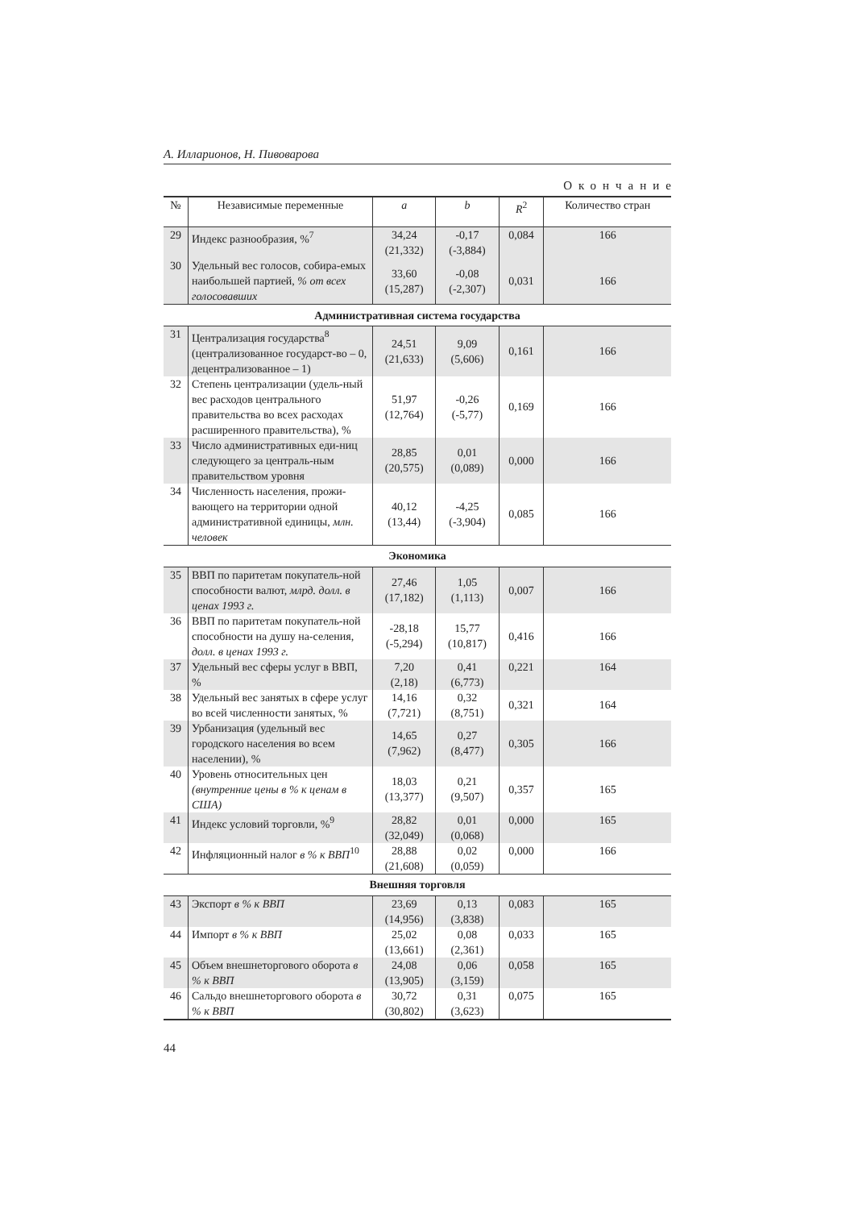А. Илларионов, Н. Пивоварова
Окончание
| № | Независимые переменные | a | b | R<sup>2</sup> | Количество стран |
| --- | --- | --- | --- | --- | --- |
| 29 | Индекс разнообразия, %<sup>7</sup> | 34,24 (21,332) | -0,17 (-3,884) | 0,084 | 166 |
| 30 | Удельный вес голосов, собира-емых наибольшей партией, % от всех голосовавших | 33,60 (15,287) | -0,08 (-2,307) | 0,031 | 166 |
| Административная система государства | | | | | |
| 31 | Централизация государства<sup>8</sup> (централизованное государст-во – 0, децентрализованное – 1) | 24,51 (21,633) | 9,09 (5,606) | 0,161 | 166 |
| 32 | Степень централизации (удель-ный вес расходов центрального правительства во всех расходах расширенного правительства), % | 51,97 (12,764) | -0,26 (-5,77) | 0,169 | 166 |
| 33 | Число административных еди-ниц следующего за централь-ным правительством уровня | 28,85 (20,575) | 0,01 (0,089) | 0,000 | 166 |
| 34 | Численность населения, прожи-вающего на территории одной административной единицы, млн. человек | 40,12 (13,44) | -4,25 (-3,904) | 0,085 | 166 |
| Экономика | | | | | |
| 35 | ВВП по паритетам покупатель-ной способности валют, млрд. долл. в ценах 1993 г. | 27,46 (17,182) | 1,05 (1,113) | 0,007 | 166 |
| 36 | ВВП по паритетам покупатель-ной способности на душу на-селения, долл. в ценах 1993 г. | -28,18 (-5,294) | 15,77 (10,817) | 0,416 | 166 |
| 37 | Удельный вес сферы услуг в ВВП, % | 7,20 (2,18) | 0,41 (6,773) | 0,221 | 164 |
| 38 | Удельный вес занятых в сфере услуг во всей численности занятых, % | 14,16 (7,721) | 0,32 (8,751) | 0,321 | 164 |
| 39 | Урбанизация (удельный вес городского населения во всем населении), % | 14,65 (7,962) | 0,27 (8,477) | 0,305 | 166 |
| 40 | Уровень относительных цен (внутренние цены в % к ценам в США) | 18,03 (13,377) | 0,21 (9,507) | 0,357 | 165 |
| 41 | Индекс условий торговли, %<sup>9</sup> | 28,82 (32,049) | 0,01 (0,068) | 0,000 | 165 |
| 42 | Инфляционный налог в % к ВВП<sup>10</sup> | 28,88 (21,608) | 0,02 (0,059) | 0,000 | 166 |
| Внешняя торговля | | | | | |
| 43 | Экспорт в % к ВВП | 23,69 (14,956) | 0,13 (3,838) | 0,083 | 165 |
| 44 | Импорт в % к ВВП | 25,02 (13,661) | 0,08 (2,361) | 0,033 | 165 |
| 45 | Объем внешнеторгового оборота в % к ВВП | 24,08 (13,905) | 0,06 (3,159) | 0,058 | 165 |
| 46 | Сальдо внешнеторгового оборота в % к ВВП | 30,72 (30,802) | 0,31 (3,623) | 0,075 | 165 |
44